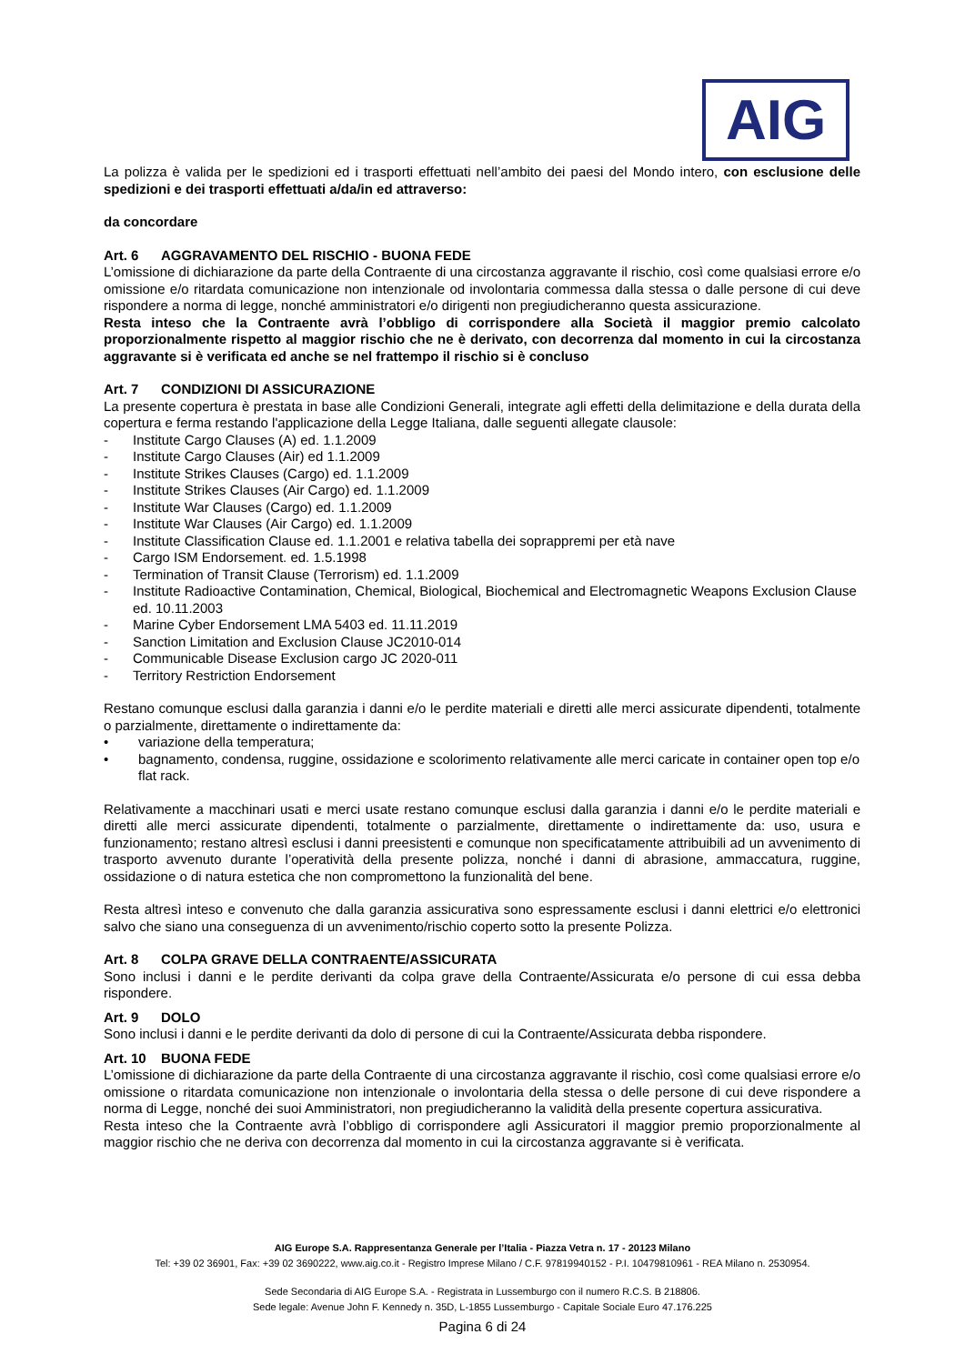AIG
La polizza è valida per le spedizioni ed i trasporti effettuati nell’ambito dei paesi del Mondo intero, con esclusione delle spedizioni e dei trasporti effettuati a/da/in ed attraverso:
da concordare
Art. 6 AGGRAVAMENTO DEL RISCHIO - BUONA FEDE
L’omissione di dichiarazione da parte della Contraente di una circostanza aggravante il rischio, così come qualsiasi errore e/o omissione e/o ritardata comunicazione non intenzionale od involontaria commessa dalla stessa o dalle persone di cui deve rispondere a norma di legge, nonché amministratori e/o dirigenti non pregiudicheranno questa assicurazione.
Resta inteso che la Contraente avrà l’obbligo di corrispondere alla Società il maggior premio calcolato proporzionalmente rispetto al maggior rischio che ne è derivato, con decorrenza dal momento in cui la circostanza aggravante si è verificata ed anche se nel frattempo il rischio si è concluso
Art. 7 CONDIZIONI DI ASSICURAZIONE
La presente copertura è prestata in base alle Condizioni Generali, integrate agli effetti della delimitazione e della durata della copertura e ferma restando l'applicazione della Legge Italiana, dalle seguenti allegate clausole:
- Institute Cargo Clauses (A) ed. 1.1.2009
- Institute Cargo Clauses (Air) ed 1.1.2009
- Institute Strikes Clauses (Cargo) ed. 1.1.2009
- Institute Strikes Clauses (Air Cargo) ed. 1.1.2009
- Institute War Clauses (Cargo) ed. 1.1.2009
- Institute War Clauses (Air Cargo) ed. 1.1.2009
- Institute Classification Clause ed. 1.1.2001 e relativa tabella dei soprappremi per età nave
- Cargo ISM Endorsement. ed. 1.5.1998
- Termination of Transit Clause (Terrorism) ed. 1.1.2009
- Institute Radioactive Contamination, Chemical, Biological, Biochemical and Electromagnetic Weapons Exclusion Clause ed. 10.11.2003
- Marine Cyber Endorsement LMA 5403 ed. 11.11.2019
- Sanction Limitation and Exclusion Clause JC2010-014
- Communicable Disease Exclusion cargo JC 2020-011
- Territory Restriction Endorsement
Restano comunque esclusi dalla garanzia i danni e/o le perdite materiali e diretti alle merci assicurate dipendenti, totalmente o parzialmente, direttamente o indirettamente da:
• variazione della temperatura;
• bagnamento, condensa, ruggine, ossidazione e scolorimento relativamente alle merci caricate in container open top e/o flat rack.
Relativamente a macchinari usati e merci usate restano comunque esclusi dalla garanzia i danni e/o le perdite materiali e diretti alle merci assicurate dipendenti, totalmente o parzialmente, direttamente o indirettamente da: uso, usura e funzionamento; restano altresì esclusi i danni preesistenti e comunque non specificatamente attribuibili ad un avvenimento di trasporto avvenuto durante l’operatività della presente polizza, nonché i danni di abrasione, ammaccatura, ruggine, ossidazione o di natura estetica che non compromettono la funzionalità del bene.
Resta altresì inteso e convenuto che dalla garanzia assicurativa sono espressamente esclusi i danni elettrici e/o elettronici salvo che siano una conseguenza di un avvenimento/rischio coperto sotto la presente Polizza.
Art. 8 COLPA GRAVE DELLA CONTRAENTE/ASSICURATA
Sono inclusi i danni e le perdite derivanti da colpa grave della Contraente/Assicurata e/o persone di cui essa debba rispondere.
Art. 9 DOLO
Sono inclusi i danni e le perdite derivanti da dolo di persone di cui la Contraente/Assicurata debba rispondere.
Art. 10 BUONA FEDE
L’omissione di dichiarazione da parte della Contraente di una circostanza aggravante il rischio, così come qualsiasi errore e/o omissione o ritardata comunicazione non intenzionale o involontaria della stessa o delle persone di cui deve rispondere a norma di Legge, nonché dei suoi Amministratori, non pregiudicheranno la validità della presente copertura assicurativa.
Resta inteso che la Contraente avrà l’obbligo di corrispondere agli Assicuratori il maggior premio proporzionalmente al maggior rischio che ne deriva con decorrenza dal momento in cui la circostanza aggravante si è verificata.
AIG Europe S.A. Rappresentanza Generale per l’Italia - Piazza Vetra n. 17 - 20123 Milano
Tel: +39 02 36901, Fax: +39 02 3690222, www.aig.co.it - Registro Imprese Milano / C.F. 97819940152 - P.I. 10479810961 - REA Milano n. 2530954.
Sede Secondaria di AIG Europe S.A. - Registrata in Lussemburgo con il numero R.C.S. B 218806.
Sede legale: Avenue John F. Kennedy n. 35D, L-1855 Lussemburgo - Capitale Sociale Euro 47.176.225
Pagina 6 di 24